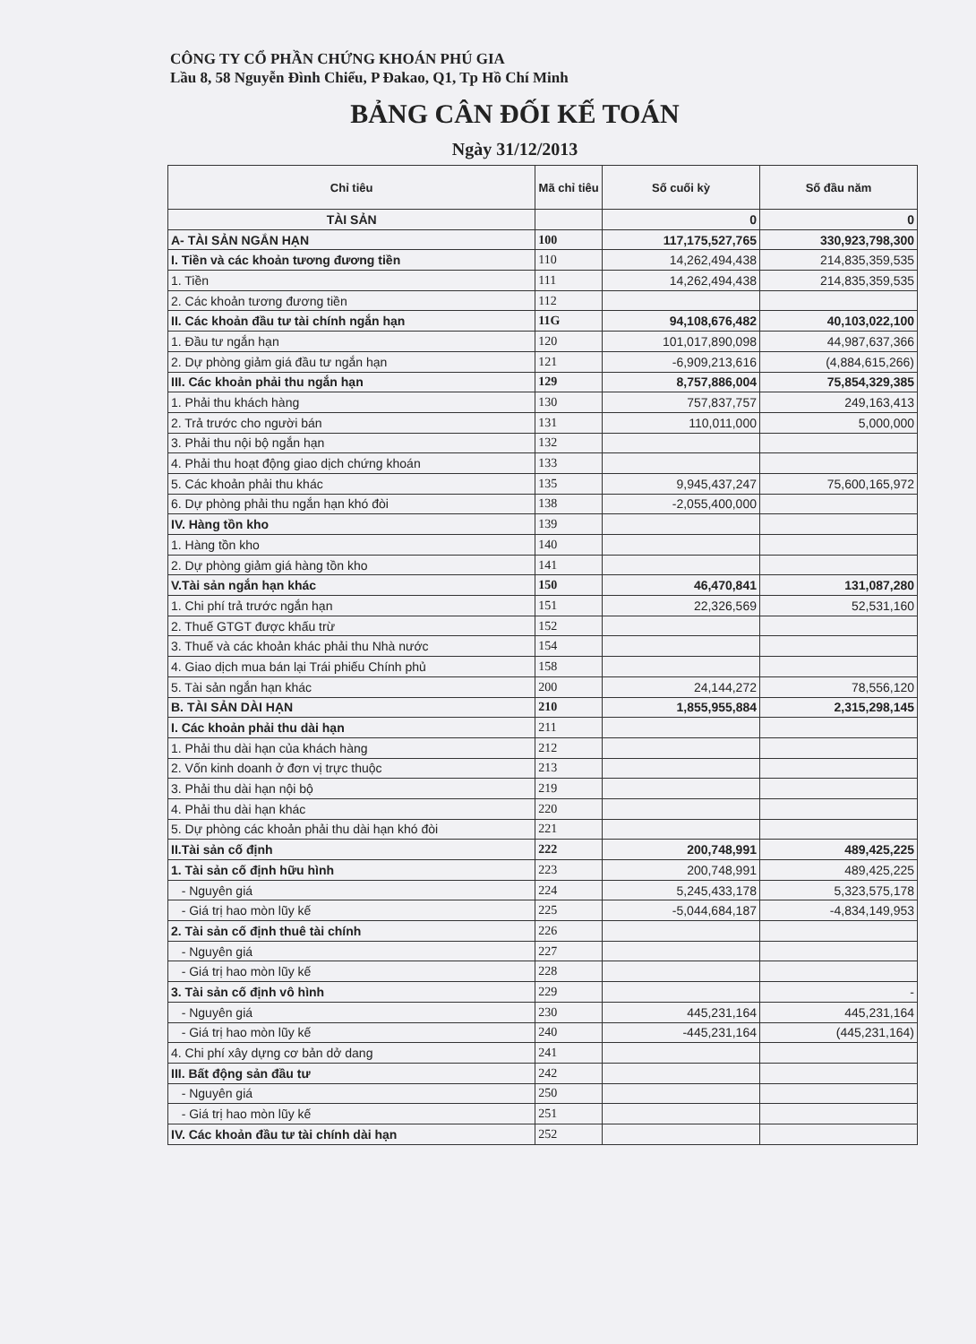CÔNG TY CỔ PHẦN CHỨNG KHOÁN PHÚ GIA
Lầu 8, 58 Nguyễn Đình Chiểu, P Đakao, Q1, Tp Hồ Chí Minh
BẢNG CÂN ĐỐI KẾ TOÁN
Ngày 31/12/2013
| Chỉ tiêu | Mã chỉ tiêu | Số cuối kỳ | Số đầu năm |
| --- | --- | --- | --- |
| TÀI SẢN | | 0 | 0 |
| A- TÀI SẢN NGẮN HẠN | 100 | 117,175,527,765 | 330,923,798,300 |
| I. Tiền và các khoản tương đương tiền | 110 | 14,262,494,438 | 214,835,359,535 |
| 1. Tiền | 111 | 14,262,494,438 | 214,835,359,535 |
| 2. Các khoản tương đương tiền | 112 | | |
| II. Các khoản đầu tư tài chính ngắn hạn | 11G | 94,108,676,482 | 40,103,022,100 |
| 1. Đầu tư ngắn hạn | 120 | 101,017,890,098 | 44,987,637,366 |
| 2. Dự phòng giảm giá đầu tư ngắn hạn | 121 | -6,909,213,616 | (4,884,615,266) |
| III. Các khoản phải thu ngắn hạn | 129 | 8,757,886,004 | 75,854,329,385 |
| 1. Phải thu khách hàng | 130 | 757,837,757 | 249,163,413 |
| 2. Trả trước cho người bán | 131 | 110,011,000 | 5,000,000 |
| 3. Phải thu nội bộ ngắn hạn | 132 | | |
| 4. Phải thu hoạt động giao dịch chứng khoán | 133 | | |
| 5. Các khoản phải thu khác | 135 | 9,945,437,247 | 75,600,165,972 |
| 6. Dự phòng phải thu ngắn hạn khó đòi | 138 | -2,055,400,000 | |
| IV. Hàng tồn kho | 139 | | |
| 1. Hàng tồn kho | 140 | | |
| 2. Dự phòng giảm giá hàng tồn kho | 141 | | |
| V.Tài sản ngắn hạn khác | 150 | 46,470,841 | 131,087,280 |
| 1. Chi phí trả trước ngắn hạn | 151 | 22,326,569 | 52,531,160 |
| 2. Thuế GTGT được khấu trừ | 152 | | |
| 3. Thuế và các khoản khác phải thu Nhà nước | 154 | | |
| 4. Giao dịch mua bán lại Trái phiếu Chính phủ | 158 | | |
| 5. Tài sản ngắn hạn khác | 200 | 24,144,272 | 78,556,120 |
| B. TÀI SẢN DÀI HẠN | 210 | 1,855,955,884 | 2,315,298,145 |
| I. Các khoản phải thu dài hạn | 211 | | |
| 1. Phải thu dài hạn của khách hàng | 212 | | |
| 2. Vốn kinh doanh ở đơn vị trực thuộc | 213 | | |
| 3. Phải thu dài hạn nội bộ | 219 | | |
| 4. Phải thu dài hạn khác | 220 | | |
| 5. Dự phòng các khoản phải thu dài hạn khó đòi | 221 | | |
| II.Tài sản cố định | 222 | 200,748,991 | 489,425,225 |
| 1. Tài sản cố định hữu hình | 223 | 200,748,991 | 489,425,225 |
| - Nguyên giá | 224 | 5,245,433,178 | 5,323,575,178 |
| - Giá trị hao mòn lũy kế | 225 | -5,044,684,187 | -4,834,149,953 |
| 2. Tài sản cố định thuê tài chính | 226 | | |
| - Nguyên giá | 227 | | |
| - Giá trị hao mòn lũy kế | 228 | | |
| 3. Tài sản cố định vô hình | 229 | | - |
| - Nguyên giá | 230 | 445,231,164 | 445,231,164 |
| - Giá trị hao mòn lũy kế | 240 | -445,231,164 | (445,231,164) |
| 4. Chi phí xây dựng cơ bản dở dang | 241 | | |
| III. Bất động sản đầu tư | 242 | | |
| - Nguyên giá | 250 | | |
| - Giá trị hao mòn lũy kế | 251 | | |
| IV. Các khoản đầu tư tài chính dài hạn | 252 | | |